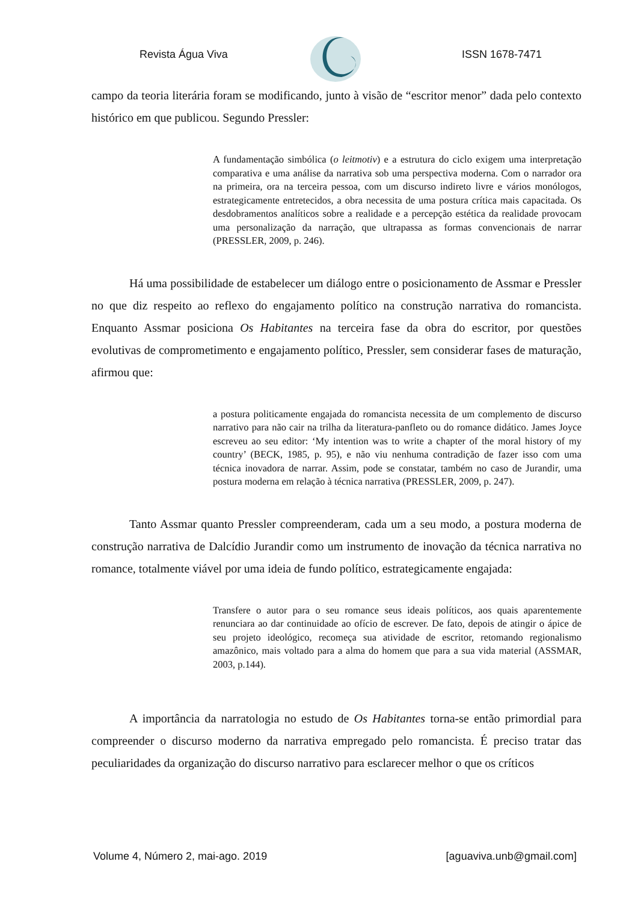Revista Água Viva ISSN 1678-7471
campo da teoria literária foram se modificando, junto à visão de “escritor menor” dada pelo contexto histórico em que publicou. Segundo Pressler:
A fundamentação simbólica (o leitmotiv) e a estrutura do ciclo exigem uma interpretação comparativa e uma análise da narrativa sob uma perspectiva moderna. Com o narrador ora na primeira, ora na terceira pessoa, com um discurso indireto livre e vários monólogos, estrategicamente entretecidos, a obra necessita de uma postura crítica mais capacitada. Os desdobramentos analíticos sobre a realidade e a percepção estética da realidade provocam uma personalização da narração, que ultrapassa as formas convencionais de narrar (PRESSLER, 2009, p. 246).
Há uma possibilidade de estabelecer um diálogo entre o posicionamento de Assmar e Pressler no que diz respeito ao reflexo do engajamento político na construção narrativa do romancista. Enquanto Assmar posiciona Os Habitantes na terceira fase da obra do escritor, por questões evolutivas de comprometimento e engajamento político, Pressler, sem considerar fases de maturação, afirmou que:
a postura politicamente engajada do romancista necessita de um complemento de discurso narrativo para não cair na trilha da literatura-panfleto ou do romance didático. James Joyce escreveu ao seu editor: ‘My intention was to write a chapter of the moral history of my country’ (BECK, 1985, p. 95), e não viu nenhuma contradição de fazer isso com uma técnica inovadora de narrar. Assim, pode se constatar, também no caso de Jurandir, uma postura moderna em relação à técnica narrativa (PRESSLER, 2009, p. 247).
Tanto Assmar quanto Pressler compreenderam, cada um a seu modo, a postura moderna de construção narrativa de Dalcídio Jurandir como um instrumento de inovação da técnica narrativa no romance, totalmente viável por uma ideia de fundo político, estrategicamente engajada:
Transfere o autor para o seu romance seus ideais políticos, aos quais aparentemente renunciara ao dar continuidade ao ofício de escrever. De fato, depois de atingir o ápice de seu projeto ideológico, recomeça sua atividade de escritor, retomando regionalismo amazônico, mais voltado para a alma do homem que para a sua vida material (ASSMAR, 2003, p.144).
A importância da narratologia no estudo de Os Habitantes torna-se então primordial para compreender o discurso moderno da narrativa empregado pelo romancista. É preciso tratar das peculiaridades da organização do discurso narrativo para esclarecer melhor o que os críticos
Volume 4, Número 2, mai-ago. 2019 [aguaviva.unb@gmail.com]